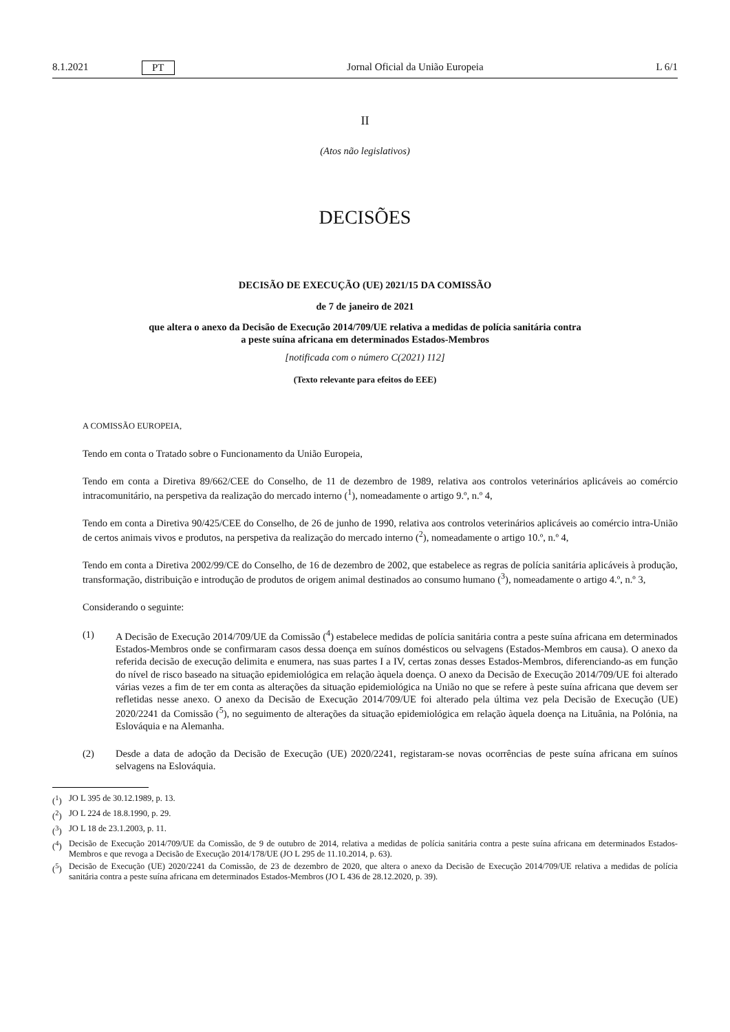8.1.2021 PT Jornal Oficial da União Europeia L 6/1
II
(Atos não legislativos)
DECISÕES
DECISÃO DE EXECUÇÃO (UE) 2021/15 DA COMISSÃO
de 7 de janeiro de 2021
que altera o anexo da Decisão de Execução 2014/709/UE relativa a medidas de polícia sanitária contra
a peste suína africana em determinados Estados-Membros
[notificada com o número C(2021) 112]
(Texto relevante para efeitos do EEE)
A COMISSÃO EUROPEIA,
Tendo em conta o Tratado sobre o Funcionamento da União Europeia,
Tendo em conta a Diretiva 89/662/CEE do Conselho, de 11 de dezembro de 1989, relativa aos controlos veterinários aplicáveis ao comércio intracomunitário, na perspetiva da realização do mercado interno (<sup>1</sup>), nomeadamente o artigo 9.º, n.º 4,
Tendo em conta a Diretiva 90/425/CEE do Conselho, de 26 de junho de 1990, relativa aos controlos veterinários aplicáveis ao comércio intra-União de certos animais vivos e produtos, na perspetiva da realização do mercado interno (<sup>2</sup>), nomeadamente o artigo 10.º, n.º 4,
Tendo em conta a Diretiva 2002/99/CE do Conselho, de 16 de dezembro de 2002, que estabelece as regras de polícia sanitária aplicáveis à produção, transformação, distribuição e introdução de produtos de origem animal destinados ao consumo humano (<sup>3</sup>), nomeadamente o artigo 4.º, n.º 3,
Considerando o seguinte:
(1) A Decisão de Execução 2014/709/UE da Comissão (<sup>4</sup>) estabelece medidas de polícia sanitária contra a peste suína africana em determinados Estados-Membros onde se confirmaram casos dessa doença em suínos domésticos ou selvagens (Estados-Membros em causa). O anexo da referida decisão de execução delimita e enumera, nas suas partes I a IV, certas zonas desses Estados-Membros, diferenciando-as em função do nível de risco baseado na situação epidemiológica em relação àquela doença. O anexo da Decisão de Execução 2014/709/UE foi alterado várias vezes a fim de ter em conta as alterações da situação epidemiológica na União no que se refere à peste suína africana que devem ser refletidas nesse anexo. O anexo da Decisão de Execução 2014/709/UE foi alterado pela última vez pela Decisão de Execução (UE) 2020/2241 da Comissão (<sup>5</sup>), no seguimento de alterações da situação epidemiológica em relação àquela doença na Lituânia, na Polónia, na Eslováquia e na Alemanha.
(2) Desde a data de adoção da Decisão de Execução (UE) 2020/2241, registaram-se novas ocorrências de peste suína africana em suínos selvagens na Eslováquia.
(<sup>1</sup>) JO L 395 de 30.12.1989, p. 13.
(<sup>2</sup>) JO L 224 de 18.8.1990, p. 29.
(<sup>3</sup>) JO L 18 de 23.1.2003, p. 11.
(<sup>4</sup>) Decisão de Execução 2014/709/UE da Comissão, de 9 de outubro de 2014, relativa a medidas de polícia sanitária contra a peste suína africana em determinados Estados-Membros e que revoga a Decisão de Execução 2014/178/UE (JO L 295 de 11.10.2014, p. 63).
(<sup>5</sup>) Decisão de Execução (UE) 2020/2241 da Comissão, de 23 de dezembro de 2020, que altera o anexo da Decisão de Execução 2014/709/UE relativa a medidas de polícia sanitária contra a peste suína africana em determinados Estados-Membros (JO L 436 de 28.12.2020, p. 39).